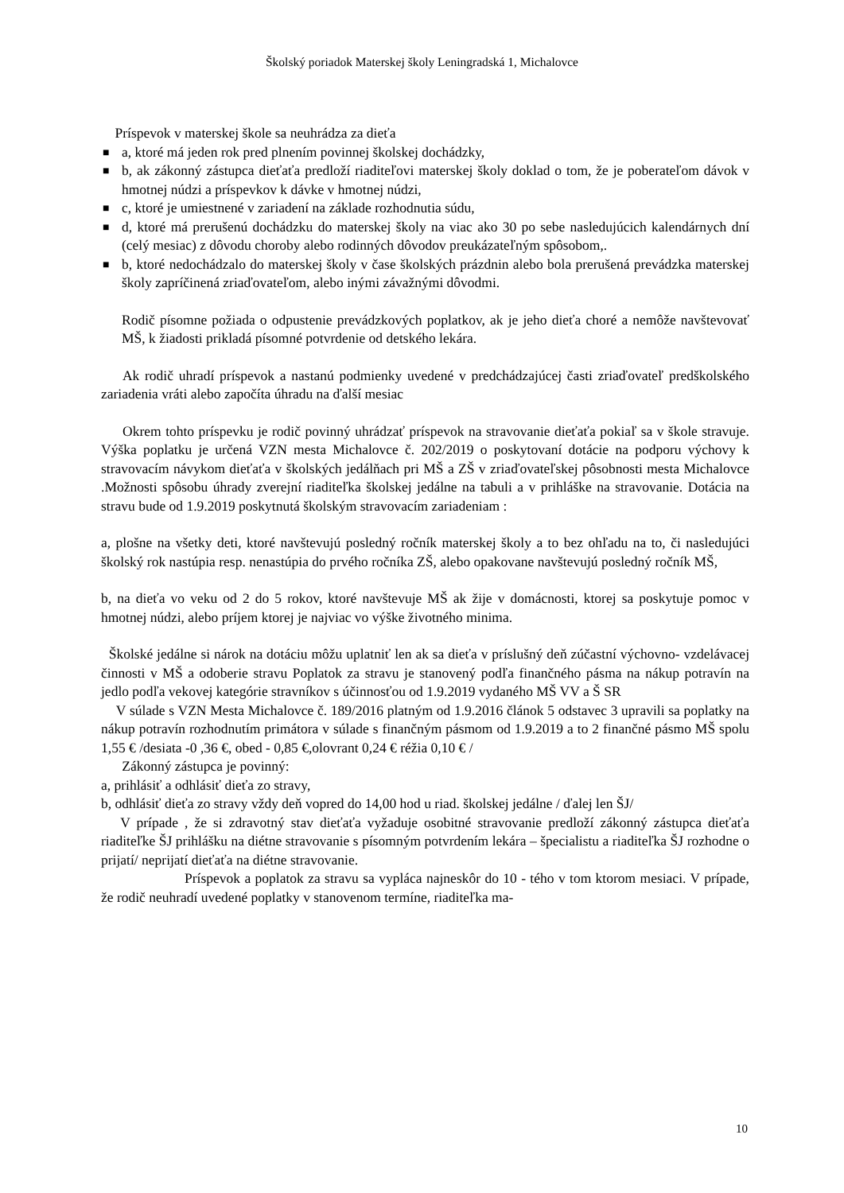Školský poriadok Materskej školy Leningradská 1, Michalovce
Príspevok v materskej škole sa neuhrádza za dieťa
■ a, ktoré má jeden rok pred plnením povinnej školskej dochádzky,
■ b, ak zákonný zástupca dieťaťa predloží riaditeľovi materskej školy doklad o tom, že je poberateľom dávok v hmotnej núdzi a príspevkov k dávke v hmotnej núdzi,
■ c, ktoré je umiestnené v zariadení na základe rozhodnutia súdu,
■ d, ktoré má prerušenú dochádzku do materskej školy na viac ako 30 po sebe nasledujúcich kalendárnych dní (celý mesiac) z dôvodu choroby alebo rodinných dôvodov preukázateľným spôsobom,.
■ b, ktoré nedochádzalo do materskej školy v čase školských prázdnin alebo bola prerušená prevádzka materskej školy zapríčinená zriaďovateľom, alebo inými závažnými dôvodmi.
Rodič písomne požiada o odpustenie prevádzkových poplatkov, ak je jeho dieťa choré a nemôže navštevovať MŠ, k žiadosti prikladá písomné potvrdenie od detského lekára.
Ak rodič uhradí príspevok a nastanú podmienky uvedené v predchádzajúcej časti zriaďovateľ predškolského zariadenia vráti alebo započíta úhradu na ďalší mesiac
Okrem tohto príspevku je rodič povinný uhrádzať príspevok na stravovanie dieťaťa pokiaľ sa v škole stravuje. Výška poplatku je určená VZN mesta Michalovce č. 202/2019 o poskytovaní dotácie na podporu výchovy k stravovacím návykom dieťaťa v školských jedálňach pri MŠ a ZŠ v zriaďovateľskej pôsobnosti mesta Michalovce .Možnosti spôsobu úhrady zverejní riaditeľka školskej jedálne na tabuli a v prihláške na stravovanie. Dotácia na stravu bude od 1.9.2019 poskytnutá školským stravovacím zariadeniam :
a, plošne na všetky deti, ktoré navštevujú posledný ročník materskej školy a to bez ohľadu na to, či nasledujúci školský rok nastúpia resp. nenastúpia do prvého ročníka ZŠ, alebo opakovane navštevujú posledný ročník MŠ,
b, na dieťa vo veku od 2 do 5 rokov, ktoré navštevuje MŠ ak žije v domácnosti, ktorej sa poskytuje pomoc v hmotnej núdzi, alebo príjem ktorej je najviac vo výške životného minima.
Školské jedálne si nárok na dotáciu môžu uplatniť len ak sa dieťa v príslušný deň zúčastní výchovno- vzdelávacej činnosti v MŠ a odoberie stravu Poplatok za stravu je stanovený podľa finančného pásma na nákup potravín na jedlo podľa vekovej kategórie stravníkov s účinnosťou od 1.9.2019 vydaného MŠ VV a Š SR
V súlade s VZN Mesta Michalovce č. 189/2016 platným od 1.9.2016 článok 5 odstavec 3 upravili sa poplatky na nákup potravín rozhodnutím primátora v súlade s finančným pásmom od 1.9.2019 a to 2 finančné pásmo MŠ spolu 1,55 € /desiata -0 ,36 €, obed - 0,85 €,olovrant 0,24 € réžia 0,10 € /
Zákonný zástupca je povinný:
a, prihlásiť a odhlásiť dieťa zo stravy,
b, odhlásiť dieťa zo stravy vždy deň vopred do 14,00 hod u riad. školskej jedálne / ďalej len ŠJ/
V prípade , že si zdravotný stav dieťaťa vyžaduje osobitné stravovanie predloží zákonný zástupca dieťaťa riaditeľke ŠJ prihlášku na diétne stravovanie s písomným potvrdením lekára – špecialistu a riaditeľka ŠJ rozhodne o prijatí/ neprijatí dieťaťa na diétne stravovanie.
Príspevok a poplatok za stravu sa vypláca najneskôr do 10 - tého v tom ktorom mesiaci. V prípade, že rodič neuhradí uvedené poplatky v stanovenom termíne, riaditeľka ma-
10